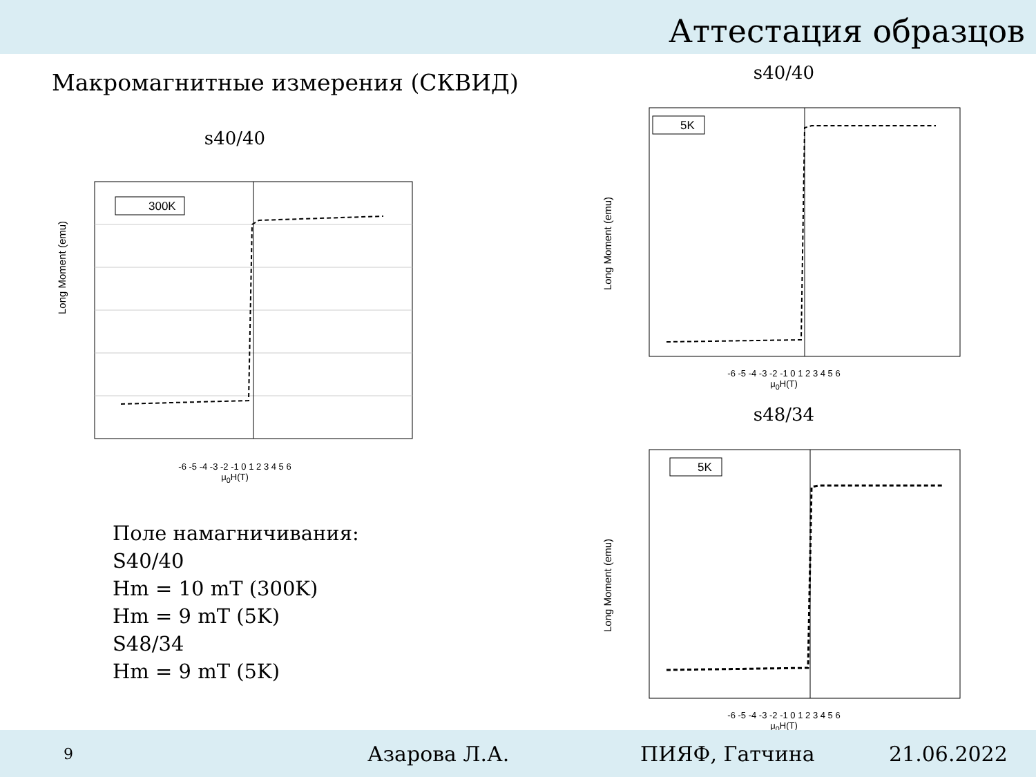Аттестация образцов
Макромагнитные измерения (СКВИД)
s40/40
300K
Long Moment (emu)
-6 -5 -4 -3 -2 -1 0 1 2 3 4 5 6
μ<sub>0</sub>H(T)
s40/40
5K
Long Moment (emu)
-6 -5 -4 -3 -2 -1 0 1 2 3 4 5 6
μ<sub>0</sub>H(T)
s48/34
5K
Long Moment (emu)
-6 -5 -4 -3 -2 -1 0 1 2 3 4 5 6
μ<sub>0</sub>H(T)
Поле намагничивания:
S40/40
Hm = 10 mT (300K)
Hm = 9 mT (5K)
S48/34
Hm = 9 mT (5K)
9 Азарова Л.А. ПИЯФ, Гатчина 21.06.2022